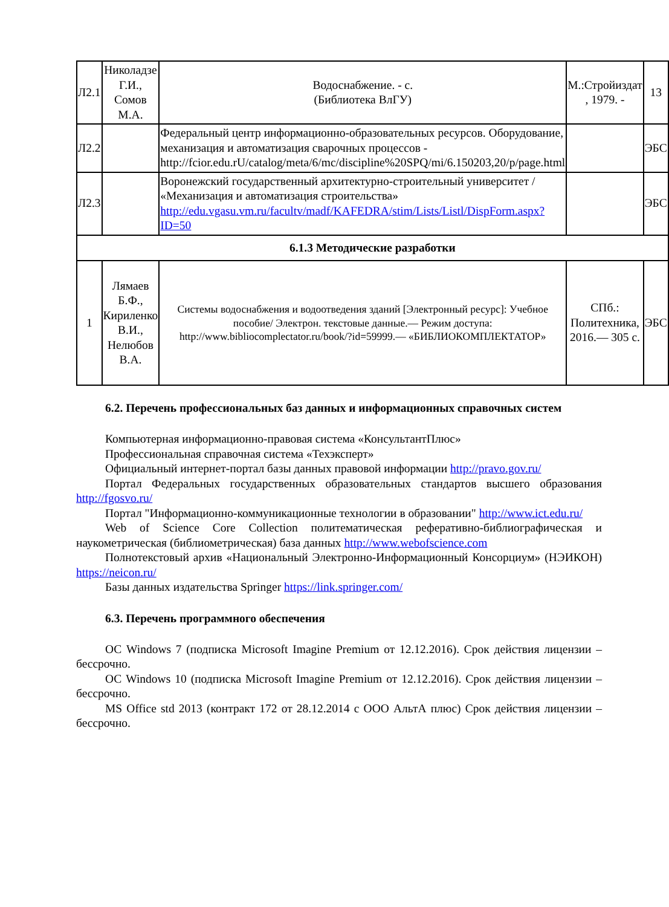| Л2.1 | Николадзе Г.И., Сомов М.А. | Водоснабжение. - с. (Библиотека ВлГУ) | М.:Стройиздат , 1979. - | 13 |
| Л2.2 | | Федеральный центр информационно-образовательных ресурсов. Оборудование, механизация и автоматизация сварочных процессов - http://fcior.edu.rU/catalog/meta/6/mc/discipline%20SPQ/mi/6.150203,20/p/page.html | | ЭБС |
| Л2.3 | | Воронежский государственный архитектурно-строительный университет / «Механизация и автоматизация строительства» http://edu.vgasu.vm.ru/facultv/madf/KAFEDRA/stim/Lists/Listl/DispForm.aspx?ID=50 | | ЭБС |
| 6.1.3 Методические разработки | | | | |
| 1 | Лямаев Б.Ф., Кириленко В.И., Нелюбов В.А. | Системы водоснабжения и водоотведения зданий [Электронный ресурс]: Учебное пособие/ Электрон. текстовые данные.— Режим доступа: http://www.bibliocomplectator.ru/book/?id=59999.— «БИБЛИОКОМПЛЕКТАТОР» | СПб.: Политехника, 2016.— 305 с. | ЭБС |
6.2. Перечень профессиональных баз данных и информационных справочных систем
Компьютерная информационно-правовая система «КонсультантПлюс»
Профессиональная справочная система «Техэксперт»
Официальный интернет-портал базы данных правовой информации http://pravo.gov.ru/
Портал Федеральных государственных образовательных стандартов высшего образования http://fgosvo.ru/
Портал "Информационно-коммуникационные технологии в образовании" http://www.ict.edu.ru/
Web of Science Core Collection политематическая реферативно-библиографическая и наукометрическая (библиометрическая) база данных http://www.webofscience.com
Полнотекстовый архив «Национальный Электронно-Информационный Консорциум» (НЭИКОН) https://neicon.ru/
Базы данных издательства Springer https://link.springer.com/
6.3. Перечень программного обеспечения
ОС Windows 7 (подписка Microsoft Imagine Premium от 12.12.2016). Срок действия лицензии – бессрочно.
ОС Windows 10 (подписка Microsoft Imagine Premium от 12.12.2016). Срок действия лицензии – бессрочно.
MS Office std 2013 (контракт 172 от 28.12.2014 с ООО АльтА плюс) Срок действия лицензии – бессрочно.